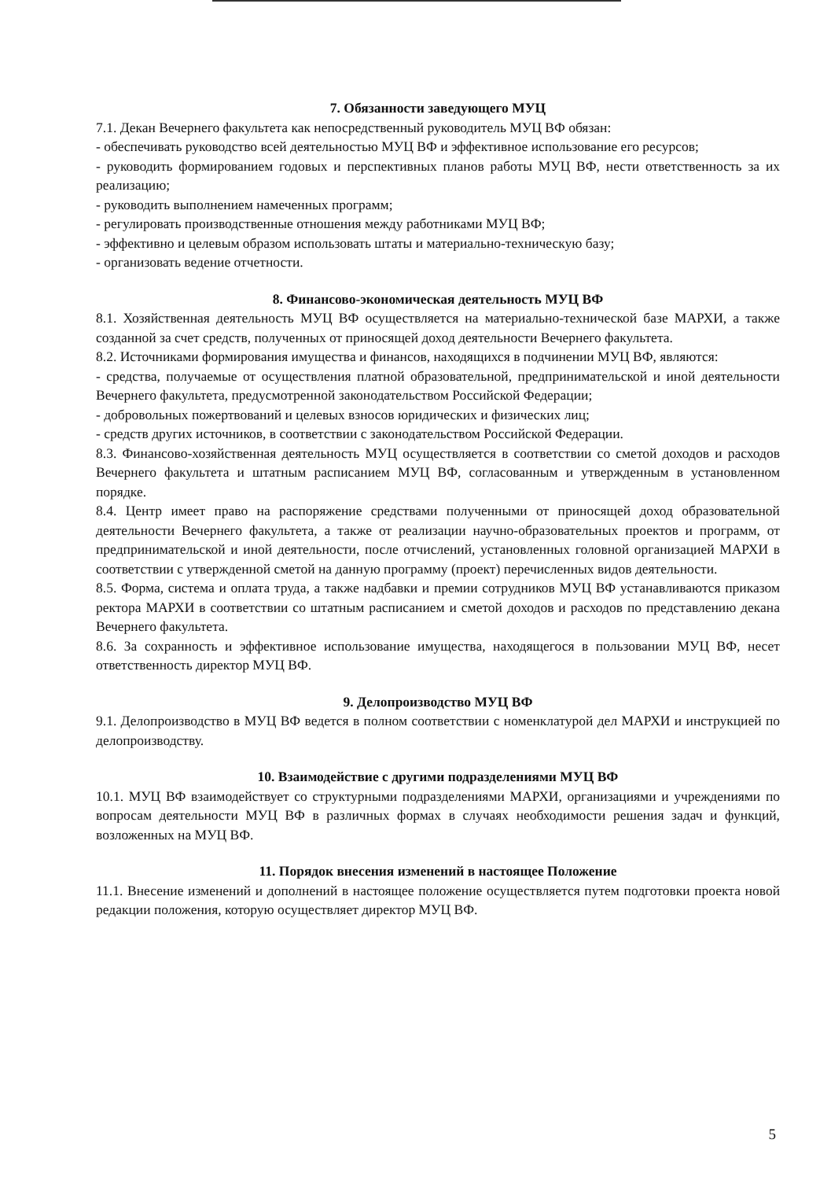7. Обязанности заведующего МУЦ
7.1. Декан Вечернего факультета как непосредственный руководитель МУЦ ВФ обязан:
- обеспечивать руководство всей деятельностью МУЦ ВФ и эффективное использование его ресурсов;
- руководить формированием годовых и перспективных планов работы МУЦ ВФ, нести ответственность за их реализацию;
- руководить выполнением намеченных программ;
- регулировать производственные отношения между работниками МУЦ ВФ;
- эффективно и целевым образом использовать штаты и материально-техническую базу;
- организовать ведение отчетности.
8. Финансово-экономическая деятельность МУЦ ВФ
8.1. Хозяйственная деятельность МУЦ ВФ осуществляется на материально-технической базе МАРХИ, а также созданной за счет средств, полученных от приносящей доход деятельности Вечернего факультета.
8.2. Источниками формирования имущества и финансов, находящихся в подчинении МУЦ ВФ, являются:
- средства, получаемые от осуществления платной образовательной, предпринимательской и иной деятельности Вечернего факультета, предусмотренной законодательством Российской Федерации;
- добровольных пожертвований и целевых взносов юридических и физических лиц;
- средств других источников, в соответствии с законодательством Российской Федерации.
8.3. Финансово-хозяйственная деятельность МУЦ осуществляется в соответствии со сметой доходов и расходов Вечернего факультета и штатным расписанием МУЦ ВФ, согласованным и утвержденным в установленном порядке.
8.4. Центр имеет право на распоряжение средствами полученными от приносящей доход образовательной деятельности Вечернего факультета, а также от реализации научно-образовательных проектов и программ, от предпринимательской и иной деятельности, после отчислений, установленных головной организацией МАРХИ в соответствии с утвержденной сметой на данную программу (проект) перечисленных видов деятельности.
8.5. Форма, система и оплата труда, а также надбавки и премии сотрудников МУЦ ВФ устанавливаются приказом ректора МАРХИ в соответствии со штатным расписанием и сметой доходов и расходов по представлению декана Вечернего факультета.
8.6. За сохранность и эффективное использование имущества, находящегося в пользовании МУЦ ВФ, несет ответственность директор МУЦ ВФ.
9. Делопроизводство МУЦ ВФ
9.1. Делопроизводство в МУЦ ВФ ведется в полном соответствии с номенклатурой дел МАРХИ и инструкцией по делопроизводству.
10. Взаимодействие с другими подразделениями МУЦ ВФ
10.1. МУЦ ВФ взаимодействует со структурными подразделениями МАРХИ, организациями и учреждениями по вопросам деятельности МУЦ ВФ в различных формах в случаях необходимости решения задач и функций, возложенных на МУЦ ВФ.
11. Порядок внесения изменений в настоящее Положение
11.1. Внесение изменений и дополнений в настоящее положение осуществляется путем подготовки проекта новой редакции положения, которую осуществляет директор МУЦ ВФ.
5